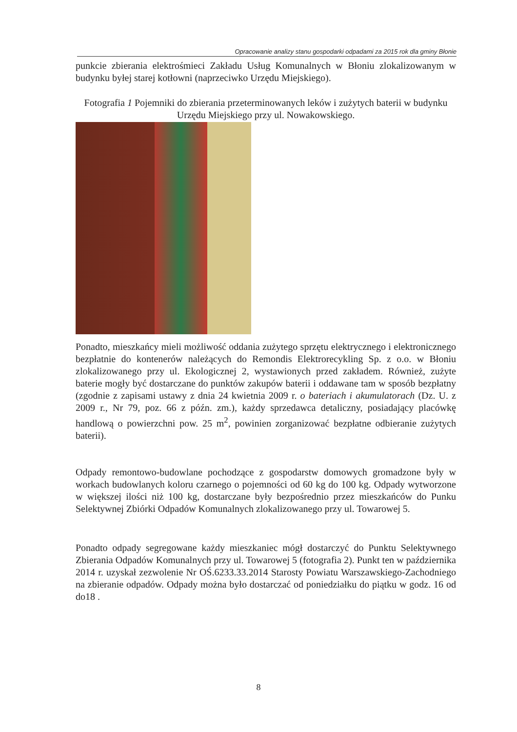Opracowanie analizy stanu gospodarki odpadami za 2015 rok dla gminy Błonie
punkcie zbierania elektrośmieci Zakładu Usług Komunalnych w Błoniu zlokalizowanym w budynku byłej starej kotłowni (naprzeciwko Urzędu Miejskiego).
Fotografia 1 Pojemniki do zbierania przeterminowanych leków i zużytych baterii w budynku Urzędu Miejskiego przy ul. Nowakowskiego.
Ponadto, mieszkańcy mieli możliwość oddania zużytego sprzętu elektrycznego i elektronicznego bezpłatnie do kontenerów należących do Remondis Elektrorecykling Sp. z o.o. w Błoniu zlokalizowanego przy ul. Ekologicznej 2, wystawionych przed zakładem. Również, zużyte baterie mogły być dostarczane do punktów zakupów baterii i oddawane tam w sposób bezpłatny (zgodnie z zapisami ustawy z dnia 24 kwietnia 2009 r. o bateriach i akumulatorach (Dz. U. z 2009 r., Nr 79, poz. 66 z późn. zm.), każdy sprzedawca detaliczny, posiadający placówkę handlową o powierzchni pow. 25 m<sup>2</sup>, powinien zorganizować bezpłatne odbieranie zużytych baterii).
Odpady remontowo-budowlane pochodzące z gospodarstw domowych gromadzone były w workach budowlanych koloru czarnego o pojemności od 60 kg do 100 kg. Odpady wytworzone w większej ilości niż 100 kg, dostarczane były bezpośrednio przez mieszkańców do Punku Selektywnej Zbiórki Odpadów Komunalnych zlokalizowanego przy ul. Towarowej 5.
Ponadto odpady segregowane każdy mieszkaniec mógł dostarczyć do Punktu Selektywnego Zbierania Odpadów Komunalnych przy ul. Towarowej 5 (fotografia 2). Punkt ten w października 2014 r. uzyskał zezwolenie Nr OŚ.6233.33.2014 Starosty Powiatu Warszawskiego-Zachodniego na zbieranie odpadów. Odpady można było dostarczać od poniedziałku do piątku w godz. 16 od do18 .
8